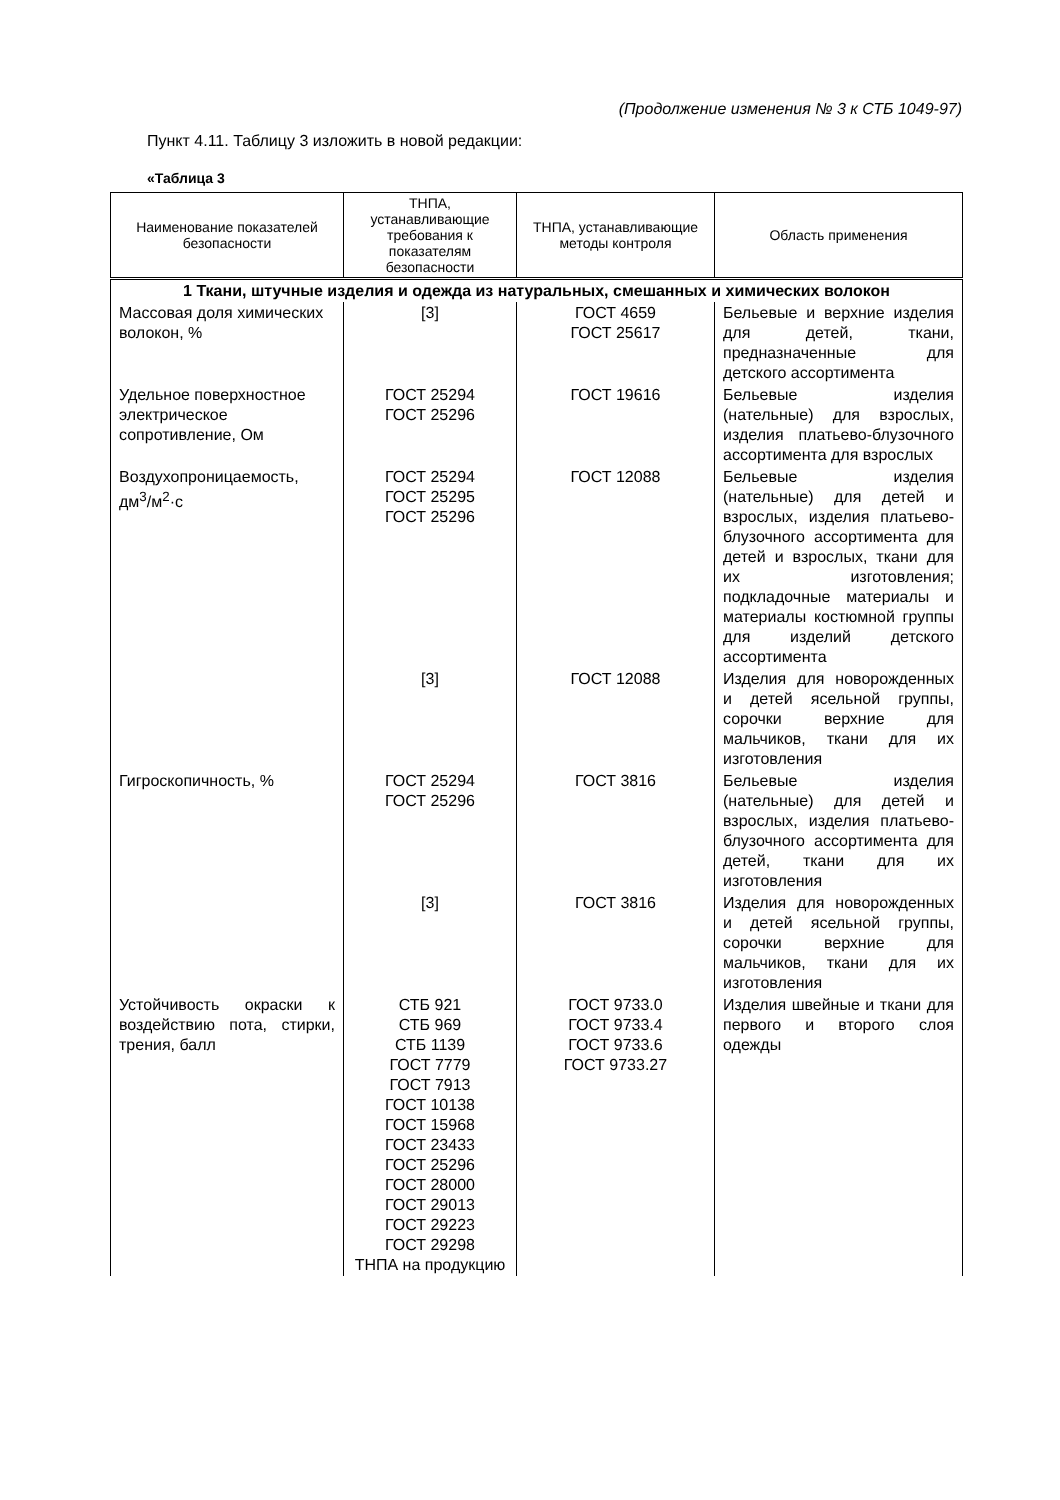(Продолжение изменения № 3 к СТБ 1049-97)
Пункт 4.11. Таблицу 3 изложить в новой редакции:
«Таблица 3
| Наименование показателей безопасности | ТНПА, устанавливающие требования к показателям безопасности | ТНПА, устанавливающие методы контроля | Область применения |
| --- | --- | --- | --- |
| 1 Ткани, штучные изделия и одежда из натуральных, смешанных и химических волокон | | | |
| Массовая доля химических волокон, % | [3] | ГОСТ 4659 ГОСТ 25617 | Бельевые и верхние изделия для детей, ткани, предназначенные для детского ассортимента |
| Удельное поверхностное электрическое сопротивление, Ом | ГОСТ 25294 ГОСТ 25296 | ГОСТ 19616 | Бельевые изделия (нательные) для взрослых, изделия платьево-блузочного ассортимента для взрослых |
| Воздухопроницаемость, дм<sup>3</sup>/м<sup>2</sup>·с | ГОСТ 25294 ГОСТ 25295 ГОСТ 25296 | ГОСТ 12088 | Бельевые изделия (нательные) для детей и взрослых, изделия платьево-блузочного ассортимента для детей и взрослых, ткани для их изготовления; подкладочные материалы и материалы костюмной группы для изделий детского ассортимента |
| | [3] | ГОСТ 12088 | Изделия для новорожденных и детей ясельной группы, сорочки верхние для мальчиков, ткани для их изготовления |
| Гигроскопичность, % | ГОСТ 25294 ГОСТ 25296 | ГОСТ 3816 | Бельевые изделия (нательные) для детей и взрослых, изделия платьево-блузочного ассортимента для детей, ткани для их изготовления |
| | [3] | ГОСТ 3816 | Изделия для новорожденных и детей ясельной группы, сорочки верхние для мальчиков, ткани для их изготовления |
| Устойчивость окраски к воздействию пота, стирки, трения, балл | СТБ 921 СТБ 969 СТБ 1139 ГОСТ 7779 ГОСТ 7913 ГОСТ 10138 ГОСТ 15968 ГОСТ 23433 ГОСТ 25296 ГОСТ 28000 ГОСТ 29013 ГОСТ 29223 ГОСТ 29298 ТНПА на продукцию | ГОСТ 9733.0 ГОСТ 9733.4 ГОСТ 9733.6 ГОСТ 9733.27 | Изделия швейные и ткани для первого и второго слоя одежды |